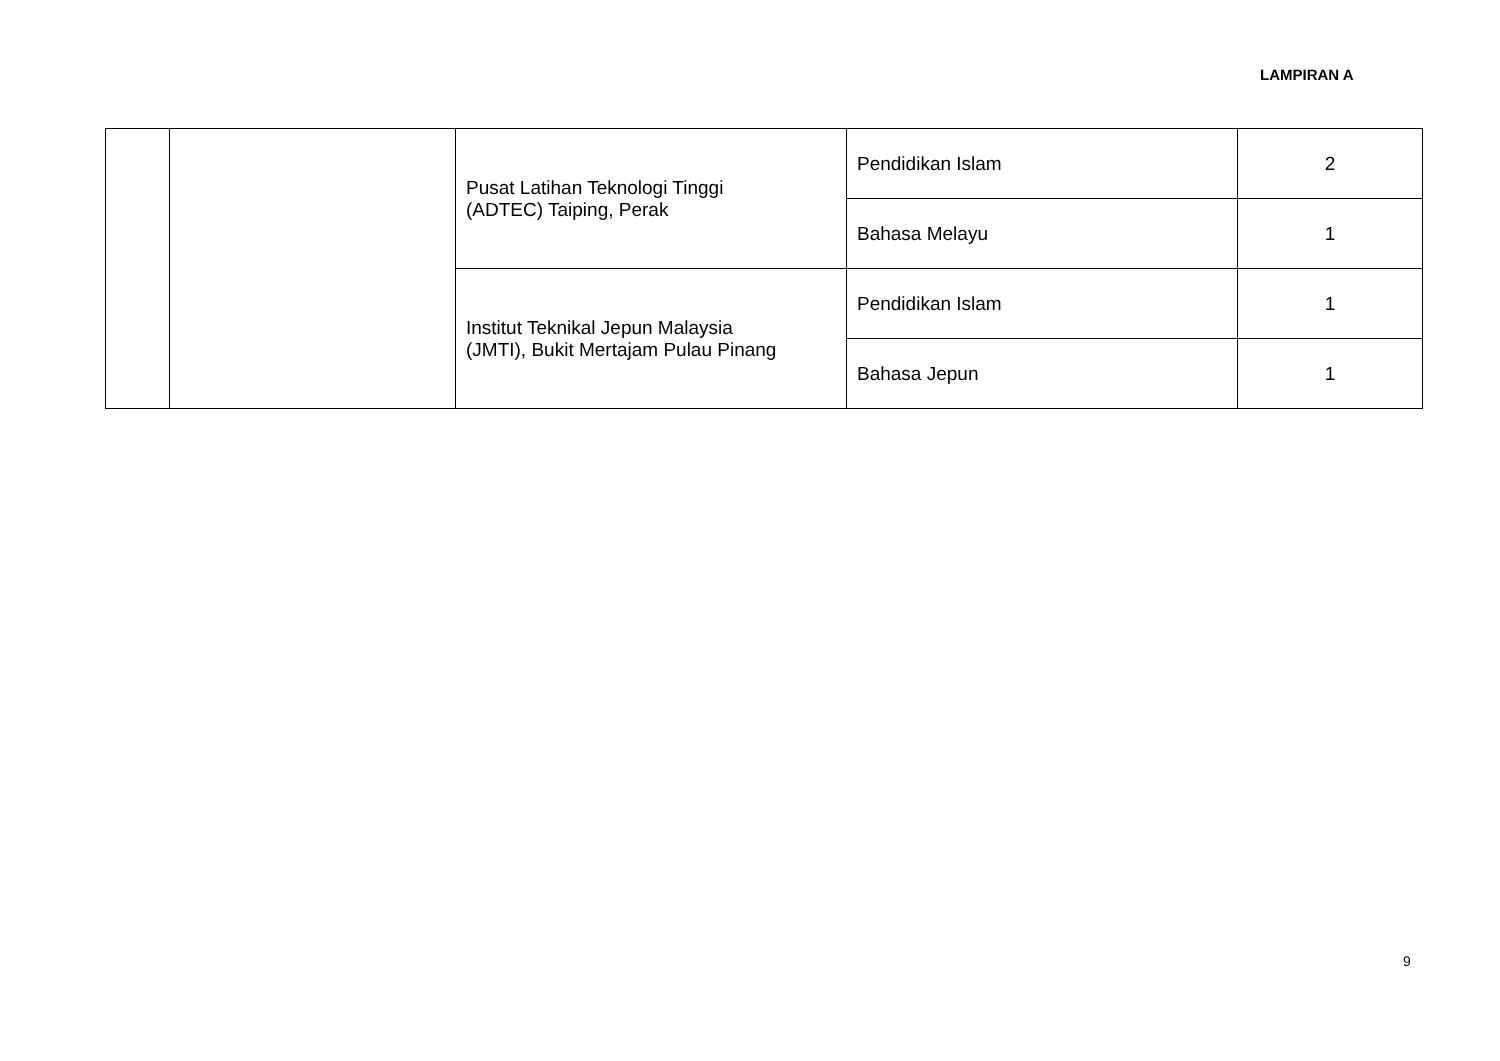LAMPIRAN A
| | | Pusat Latihan Teknologi Tinggi (ADTEC) Taiping, Perak | Pendidikan Islam | 2 |
| | | | Bahasa Melayu | 1 |
| | | Institut Teknikal Jepun Malaysia (JMTI), Bukit Mertajam Pulau Pinang | Pendidikan Islam | 1 |
| | | | Bahasa Jepun | 1 |
9